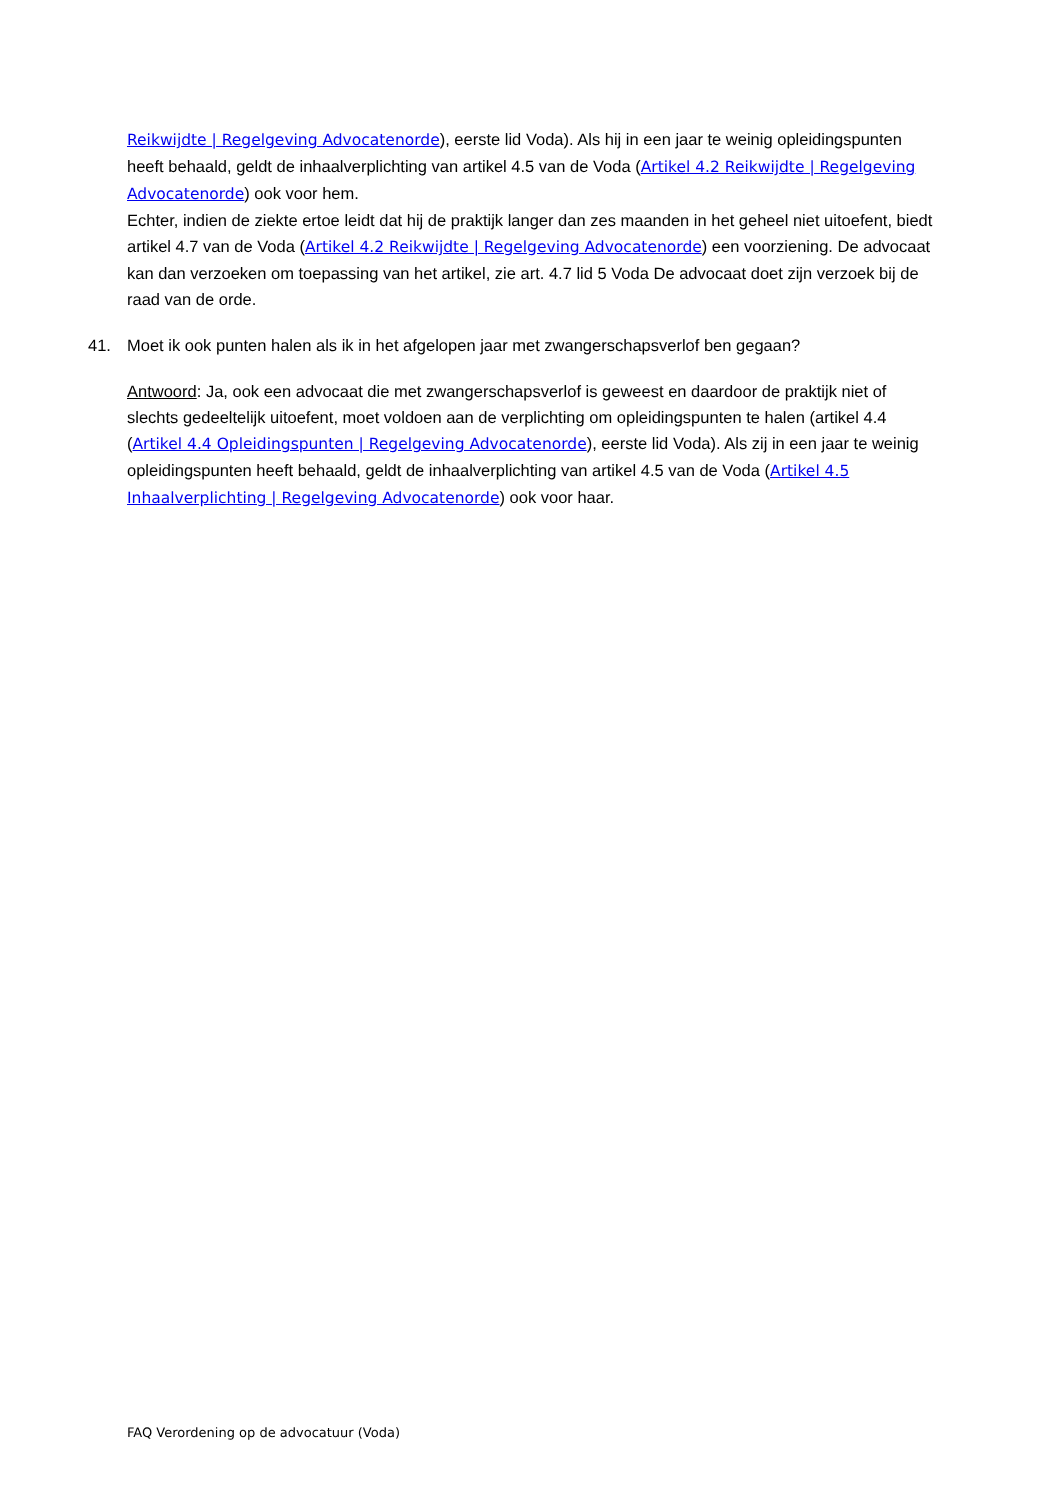Reikwijdte | Regelgeving Advocatenorde), eerste lid Voda). Als hij in een jaar te weinig opleidingspunten heeft behaald, geldt de inhaalverplichting van artikel 4.5 van de Voda (Artikel 4.2 Reikwijdte | Regelgeving Advocatenorde) ook voor hem.
Echter, indien de ziekte ertoe leidt dat hij de praktijk langer dan zes maanden in het geheel niet uitoefent, biedt artikel 4.7 van de Voda (Artikel 4.2 Reikwijdte | Regelgeving Advocatenorde) een voorziening. De advocaat kan dan verzoeken om toepassing van het artikel, zie art. 4.7 lid 5 Voda De advocaat doet zijn verzoek bij de raad van de orde.
41. Moet ik ook punten halen als ik in het afgelopen jaar met zwangerschapsverlof ben gegaan?
Antwoord: Ja, ook een advocaat die met zwangerschapsverlof is geweest en daardoor de praktijk niet of slechts gedeeltelijk uitoefent, moet voldoen aan de verplichting om opleidingspunten te halen (artikel 4.4 (Artikel 4.4 Opleidingspunten | Regelgeving Advocatenorde), eerste lid Voda). Als zij in een jaar te weinig opleidingspunten heeft behaald, geldt de inhaalverplichting van artikel 4.5 van de Voda (Artikel 4.5 Inhaalverplichting | Regelgeving Advocatenorde) ook voor haar.
FAQ Verordening op de advocatuur (Voda)